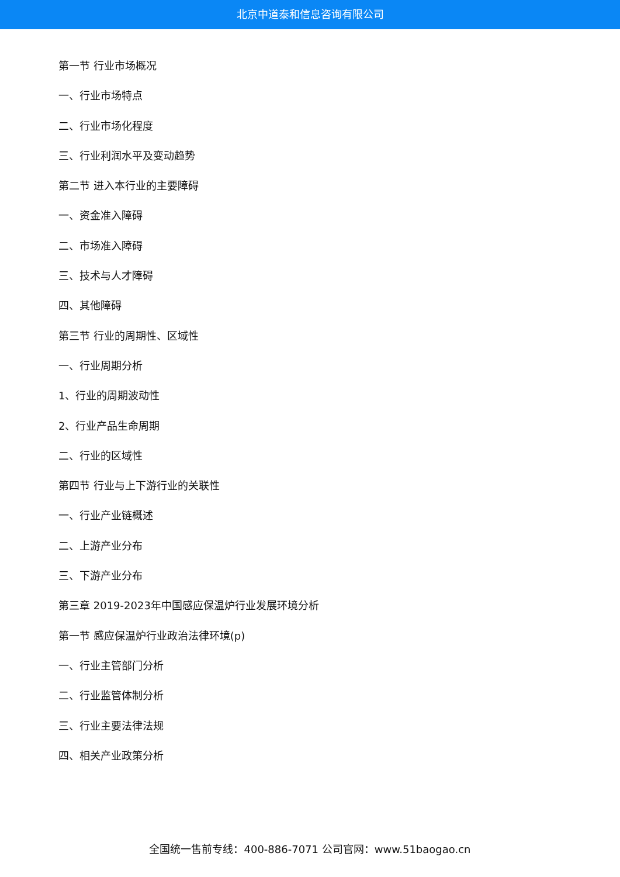北京中道泰和信息咨询有限公司
第一节 行业市场概况
一、行业市场特点
二、行业市场化程度
三、行业利润水平及变动趋势
第二节 进入本行业的主要障碍
一、资金准入障碍
二、市场准入障碍
三、技术与人才障碍
四、其他障碍
第三节 行业的周期性、区域性
一、行业周期分析
1、行业的周期波动性
2、行业产品生命周期
二、行业的区域性
第四节 行业与上下游行业的关联性
一、行业产业链概述
二、上游产业分布
三、下游产业分布
第三章 2019-2023年中国感应保温炉行业发展环境分析
第一节 感应保温炉行业政治法律环境(p)
一、行业主管部门分析
二、行业监管体制分析
三、行业主要法律法规
四、相关产业政策分析
全国统一售前专线：400-886-7071 公司官网：www.51baogao.cn